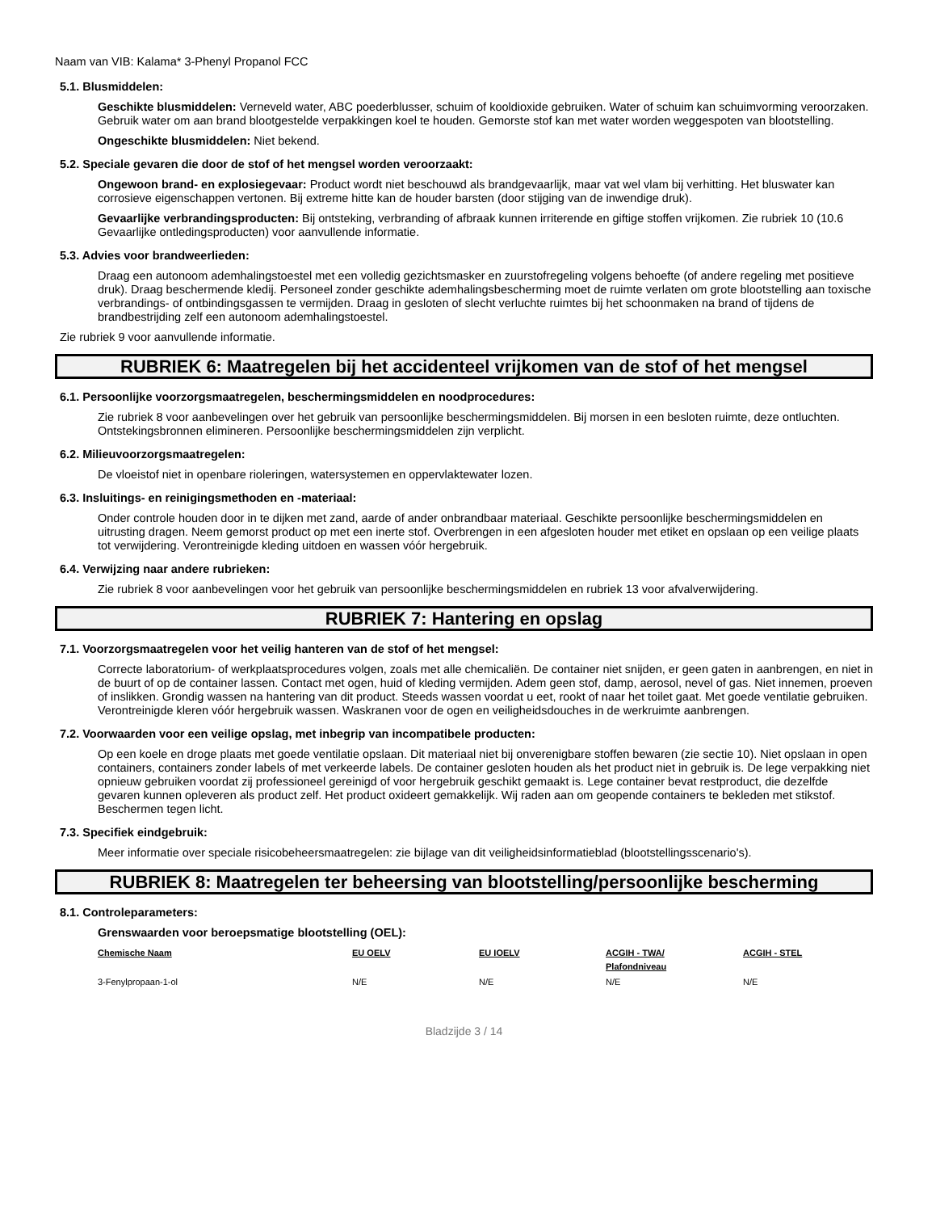Naam van VIB: Kalama* 3-Phenyl Propanol FCC
5.1. Blusmiddelen:
Geschikte blusmiddelen: Verneveld water, ABC poederblusser, schuim of kooldioxide gebruiken. Water of schuim kan schuimvorming veroorzaken. Gebruik water om aan brand blootgestelde verpakkingen koel te houden. Gemorste stof kan met water worden weggespoten van blootstelling.
Ongeschikte blusmiddelen: Niet bekend.
5.2. Speciale gevaren die door de stof of het mengsel worden veroorzaakt:
Ongewoon brand- en explosiegevaar: Product wordt niet beschouwd als brandgevaarlijk, maar vat wel vlam bij verhitting. Het bluswater kan corrosieve eigenschappen vertonen. Bij extreme hitte kan de houder barsten (door stijging van de inwendige druk).
Gevaarlijke verbrandingsproducten: Bij ontsteking, verbranding of afbraak kunnen irriterende en giftige stoffen vrijkomen. Zie rubriek 10 (10.6 Gevaarlijke ontledingsproducten) voor aanvullende informatie.
5.3. Advies voor brandweerlieden:
Draag een autonoom ademhalingstoestel met een volledig gezichtsmasker en zuurstofregeling volgens behoefte (of andere regeling met positieve druk). Draag beschermende kledij. Personeel zonder geschikte ademhalingsbescherming moet de ruimte verlaten om grote blootstelling aan toxische verbrandings- of ontbindingsgassen te vermijden. Draag in gesloten of slecht verluchte ruimtes bij het schoonmaken na brand of tijdens de brandbestrijding zelf een autonoom ademhalingstoestel.
Zie rubriek 9 voor aanvullende informatie.
RUBRIEK 6: Maatregelen bij het accidenteel vrijkomen van de stof of het mengsel
6.1. Persoonlijke voorzorgsmaatregelen, beschermingsmiddelen en noodprocedures:
Zie rubriek 8 voor aanbevelingen over het gebruik van persoonlijke beschermingsmiddelen. Bij morsen in een besloten ruimte, deze ontluchten. Ontstekingsbronnen elimineren. Persoonlijke beschermingsmiddelen zijn verplicht.
6.2. Milieuvoorzorgsmaatregelen:
De vloeistof niet in openbare rioleringen, watersystemen en oppervlaktewater lozen.
6.3. Insluitings- en reinigingsmethoden en -materiaal:
Onder controle houden door in te dijken met zand, aarde of ander onbrandbaar materiaal. Geschikte persoonlijke beschermingsmiddelen en uitrusting dragen. Neem gemorst product op met een inerte stof. Overbrengen in een afgesloten houder met etiket en opslaan op een veilige plaats tot verwijdering. Verontreinigde kleding uitdoen en wassen vóór hergebruik.
6.4. Verwijzing naar andere rubrieken:
Zie rubriek 8 voor aanbevelingen voor het gebruik van persoonlijke beschermingsmiddelen en rubriek 13 voor afvalverwijdering.
RUBRIEK 7: Hantering en opslag
7.1. Voorzorgsmaatregelen voor het veilig hanteren van de stof of het mengsel:
Correcte laboratorium- of werkplaatsprocedures volgen, zoals met alle chemicaliën. De container niet snijden, er geen gaten in aanbrengen, en niet in de buurt of op de container lassen. Contact met ogen, huid of kleding vermijden. Adem geen stof, damp, aerosol, nevel of gas. Niet innemen, proeven of inslikken. Grondig wassen na hantering van dit product. Steeds wassen voordat u eet, rookt of naar het toilet gaat. Met goede ventilatie gebruiken. Verontreinigde kleren vóór hergebruik wassen. Waskranen voor de ogen en veiligheidsdouches in de werkruimte aanbrengen.
7.2. Voorwaarden voor een veilige opslag, met inbegrip van incompatibele producten:
Op een koele en droge plaats met goede ventilatie opslaan. Dit materiaal niet bij onverenigbare stoffen bewaren (zie sectie 10). Niet opslaan in open containers, containers zonder labels of met verkeerde labels. De container gesloten houden als het product niet in gebruik is. De lege verpakking niet opnieuw gebruiken voordat zij professioneel gereinigd of voor hergebruik geschikt gemaakt is. Lege container bevat restproduct, die dezelfde gevaren kunnen opleveren als product zelf. Het product oxideert gemakkelijk. Wij raden aan om geopende containers te bekleden met stikstof. Beschermen tegen licht.
7.3. Specifiek eindgebruik:
Meer informatie over speciale risicobeheersmaatregelen: zie bijlage van dit veiligheidsinformatieblad (blootstellingsscenario's).
RUBRIEK 8: Maatregelen ter beheersing van blootstelling/persoonlijke bescherming
8.1. Controleparameters:
Grenswaarden voor beroepsmatige blootstelling (OEL):
| Chemische Naam | EU OELV | EU IOELV | ACGIH - TWA/ Plafondniveau | ACGIH - STEL |
| --- | --- | --- | --- | --- |
| 3-Fenylpropaan-1-ol | N/E | N/E | N/E | N/E |
Bladzijde 3 / 14